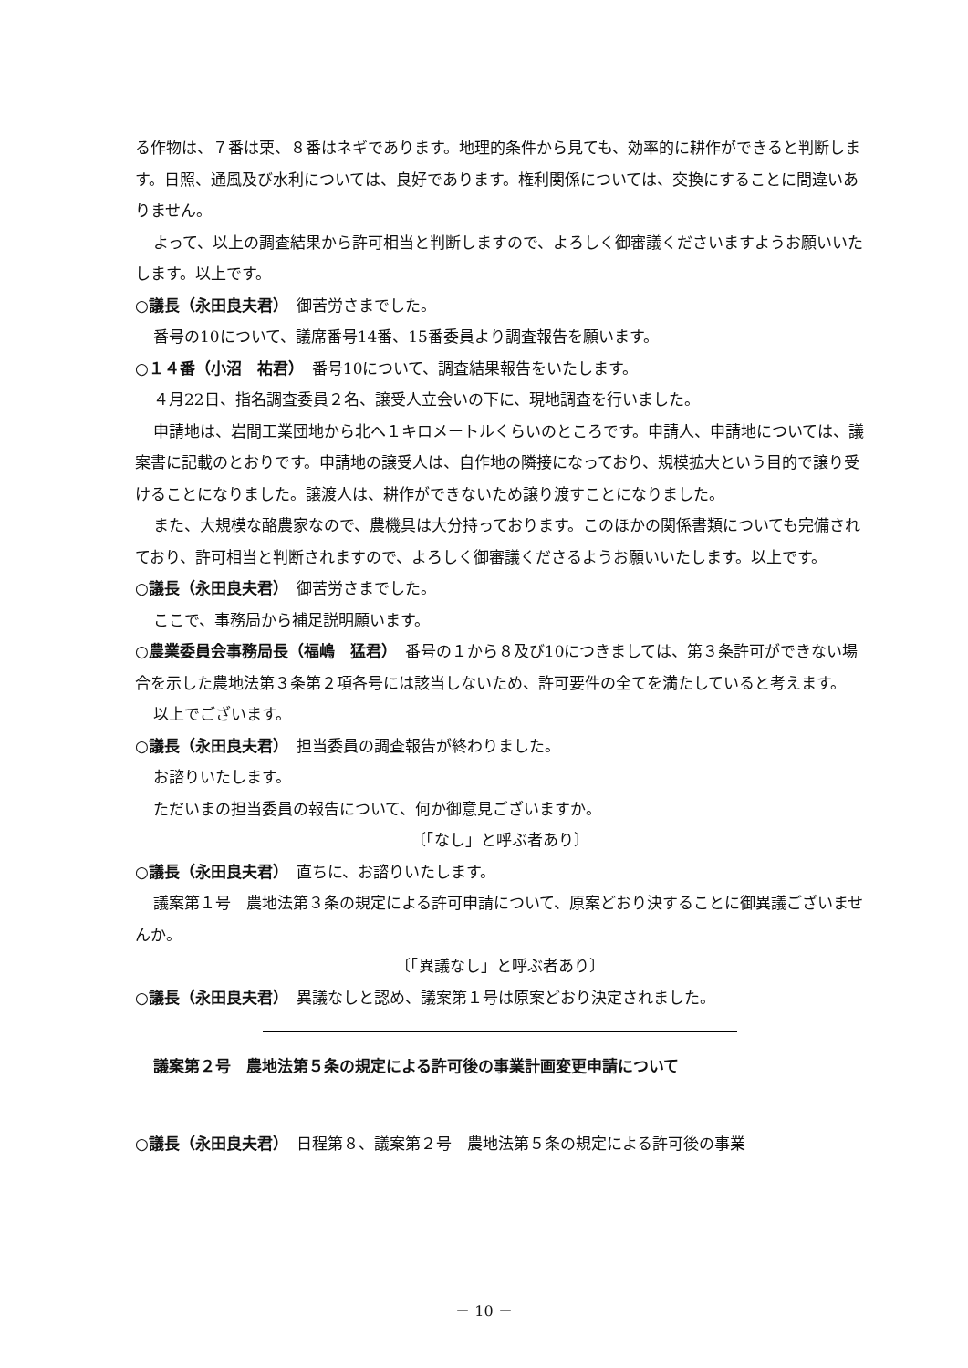る作物は、７番は栗、８番はネギであります。地理的条件から見ても、効率的に耕作ができると判断します。日照、通風及び水利については、良好であります。権利関係については、交換にすることに間違いありません。
よって、以上の調査結果から許可相当と判断しますので、よろしく御審議くださいますようお願いいたします。以上です。
○議長（永田良夫君）　御苦労さまでした。
番号の10について、議席番号14番、15番委員より調査報告を願います。
○１４番（小沼　祐君）　番号10について、調査結果報告をいたします。
４月22日、指名調査委員２名、譲受人立会いの下に、現地調査を行いました。
申請地は、岩間工業団地から北へ１キロメートルくらいのところです。申請人、申請地については、議案書に記載のとおりです。申請地の譲受人は、自作地の隣接になっており、規模拡大という目的で譲り受けることになりました。譲渡人は、耕作ができないため譲り渡すことになりました。
また、大規模な酪農家なので、農機具は大分持っております。このほかの関係書類についても完備されており、許可相当と判断されますので、よろしく御審議くださるようお願いいたします。以上です。
○議長（永田良夫君）　御苦労さまでした。
ここで、事務局から補足説明願います。
○農業委員会事務局長（福嶋　猛君）　番号の１から８及び10につきましては、第３条許可ができない場合を示した農地法第３条第２項各号には該当しないため、許可要件の全てを満たしていると考えます。
以上でございます。
○議長（永田良夫君）　担当委員の調査報告が終わりました。
お諮りいたします。
ただいまの担当委員の報告について、何か御意見ございますか。
〔「なし」と呼ぶ者あり〕
○議長（永田良夫君）　直ちに、お諮りいたします。
議案第１号　農地法第３条の規定による許可申請について、原案どおり決することに御異議ございませんか。
〔「異議なし」と呼ぶ者あり〕
○議長（永田良夫君）　異議なしと認め、議案第１号は原案どおり決定されました。
議案第２号　農地法第５条の規定による許可後の事業計画変更申請について
○議長（永田良夫君）　日程第８、議案第２号　農地法第５条の規定による許可後の事業
－ 10 －